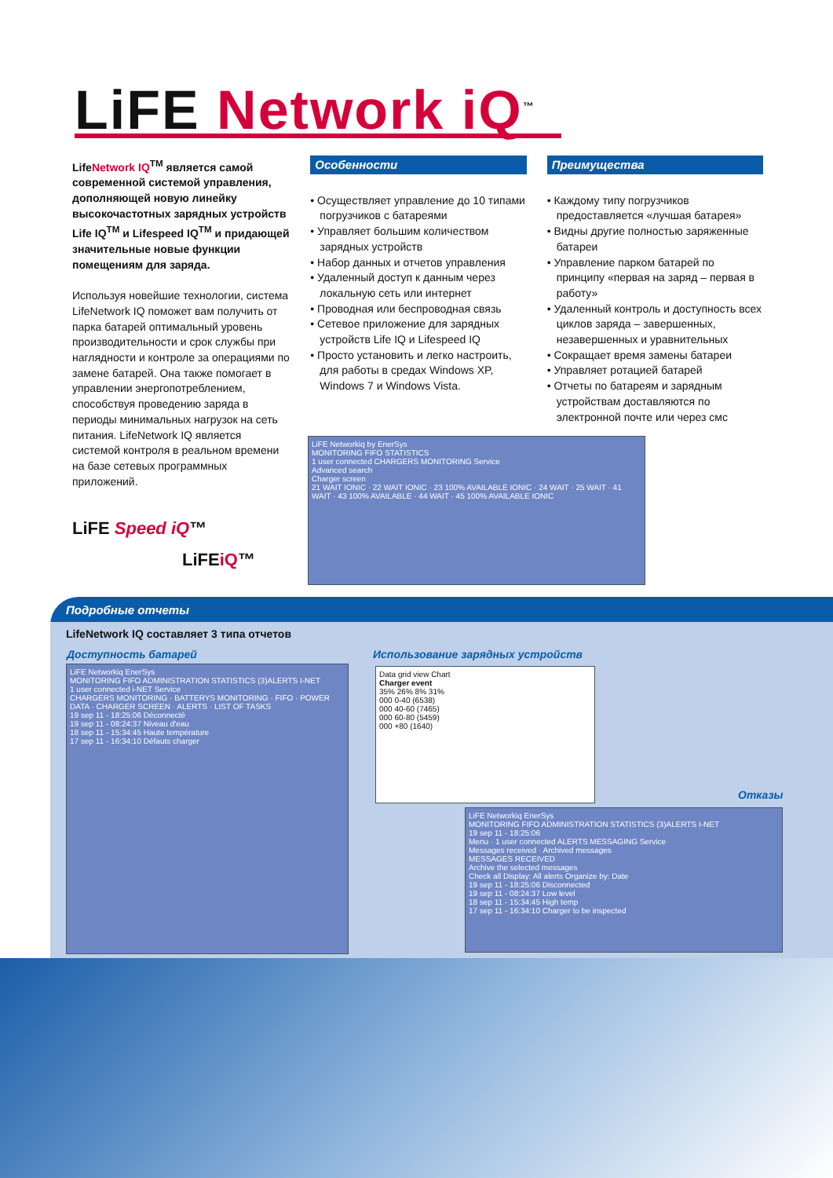LiFE Network iQ<sup>™</sup>
LifeNetwork IQ<sup>TM</sup> является самой современной системой управления, дополняющей новую линейку высокочастотных зарядных устройств Life IQ<sup>TM</sup> и Lifespeed IQ<sup>TM</sup> и придающей значительные новые функции помещениям для заряда.
Используя новейшие технологии, система LifeNetwork IQ поможет вам получить от парка батарей оптимальный уровень производительности и срок службы при наглядности и контроле за операциями по замене батарей. Она также помогает в управлении энергопотреблением, способствуя проведению заряда в периоды минимальных нагрузок на сеть питания. LifeNetwork IQ является системой контроля в реальном времени на базе сетевых программных приложений.
LiFE Speed iQ™
LiFEiQ™
Особенности
• Осуществляет управление до 10 типами погрузчиков с батареями
• Управляет большим количеством зарядных устройств
• Набор данных и отчетов управления
• Удаленный доступ к данным через локальную сеть или интернет
• Проводная или беспроводная связь
• Сетевое приложение для зарядных устройств Life IQ и Lifespeed IQ
• Просто установить и легко настроить, для работы в средах Windows XP, Windows 7 и Windows Vista.
Преимущества
• Каждому типу погрузчиков предоставляется «лучшая батарея»
• Видны другие полностью заряженные батареи
• Управление парком батарей по принципу «первая на заряд – первая в работу»
• Удаленный контроль и доступность всех циклов заряда – завершенных, незавершенных и уравнительных
• Сокращает время замены батареи
• Управляет ротацией батарей
• Отчеты по батареям и зарядным устройствам доставляются по электронной почте или через смс
LiFE Networkiq by EnerSys
MONITORING FIFO STATISTICS
1 user connected CHARGERS MONITORING Service
Advanced search
Charger screen
21 WAIT IONIC · 22 WAIT IONIC · 23 100% AVAILABLE IONIC · 24 WAIT · 25 WAIT · 41 WAIT · 43 100% AVAILABLE · 44 WAIT · 45 100% AVAILABLE IONIC
Подробные отчеты
LifeNetwork IQ составляет 3 типа отчетов
Доступность батарей
Использование зарядных устройств
Отказы
LiFE Networkiq EnerSys
MONITORING FIFO ADMINISTRATION STATISTICS (3)ALERTS I-NET
1 user connected i-NET Service
CHARGERS MONITORING · BATTERYS MONITORING · FIFO · POWER DATA · CHARGER SCREEN · ALERTS · LIST OF TASKS
19 sep 11 - 18:25:06 Déconnecté
19 sep 11 - 08:24:37 Niveau d'eau
18 sep 11 - 15:34:45 Haute température
17 sep 11 - 16:34:10 Défauts charger
Data grid view Chart
Charger event
35% 26% 8% 31%
000 0-40 (6538)
000 40-60 (7465)
000 60-80 (5459)
000 +80 (1640)
LiFE Networkiq EnerSys
MONITORING FIFO ADMINISTRATION STATISTICS (3)ALERTS I-NET
19 sep 11 - 18:25:06
Menu · 1 user connected ALERTS MESSAGING Service
Messages received · Archived messages
MESSAGES RECEIVED
Archive the selected messages
Check all Display: All alerts Organize by: Date
19 sep 11 - 18:25:06 Disconnected
19 sep 11 - 08:24:37 Low level
18 sep 11 - 15:34:45 High temp
17 sep 11 - 16:34:10 Charger to be inspected